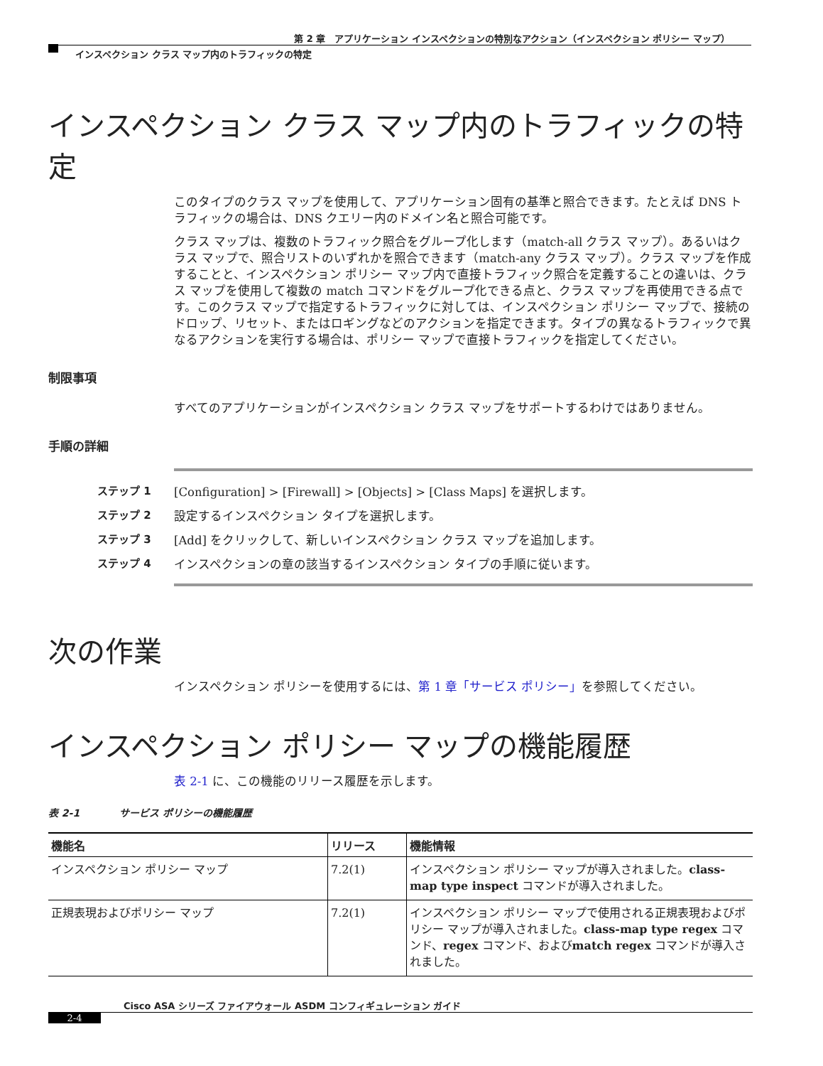第 2 章　アプリケーション インスペクションの特別なアクション（インスペクション ポリシー マップ）
インスペクション クラス マップ内のトラフィックの特定
インスペクション クラス マップ内のトラフィックの特定
このタイプのクラス マップを使用して、アプリケーション固有の基準と照合できます。たとえば DNS トラフィックの場合は、DNS クエリー内のドメイン名と照合可能です。
クラス マップは、複数のトラフィック照合をグループ化します（match-all クラス マップ）。あるいはクラス マップで、照合リストのいずれかを照合できます（match-any クラス マップ）。クラス マップを作成することと、インスペクション ポリシー マップ内で直接トラフィック照合を定義することの違いは、クラス マップを使用して複数の match コマンドをグループ化できる点と、クラス マップを再使用できる点です。このクラス マップで指定するトラフィックに対しては、インスペクション ポリシー マップで、接続のドロップ、リセット、またはロギングなどのアクションを指定できます。タイプの異なるトラフィックで異なるアクションを実行する場合は、ポリシー マップで直接トラフィックを指定してください。
制限事項
すべてのアプリケーションがインスペクション クラス マップをサポートするわけではありません。
手順の詳細
ステップ 1 [Configuration] > [Firewall] > [Objects] > [Class Maps] を選択します。
ステップ 2 設定するインスペクション タイプを選択します。
ステップ 3 [Add] をクリックして、新しいインスペクション クラス マップを追加します。
ステップ 4 インスペクションの章の該当するインスペクション タイプの手順に従います。
次の作業
インスペクション ポリシーを使用するには、第 1 章「サービス ポリシー」を参照してください。
インスペクション ポリシー マップの機能履歴
表 2-1 に、この機能のリリース履歴を示します。
表 2-1　　　　サービス ポリシーの機能履歴
| 機能名 | リリース | 機能情報 |
| --- | --- | --- |
| インスペクション ポリシー マップ | 7.2(1) | インスペクション ポリシー マップが導入されました。 class-map type inspect コマンドが導入されました。 |
| 正規表現およびポリシー マップ | 7.2(1) | インスペクション ポリシー マップで使用される正規表現およびポリシー マップが導入されました。 class-map type regex コマンド、 regex コマンド、および match regex コマンドが導入されました。 |
Cisco ASA シリーズ ファイアウォール ASDM コンフィギュレーション ガイド
2-4